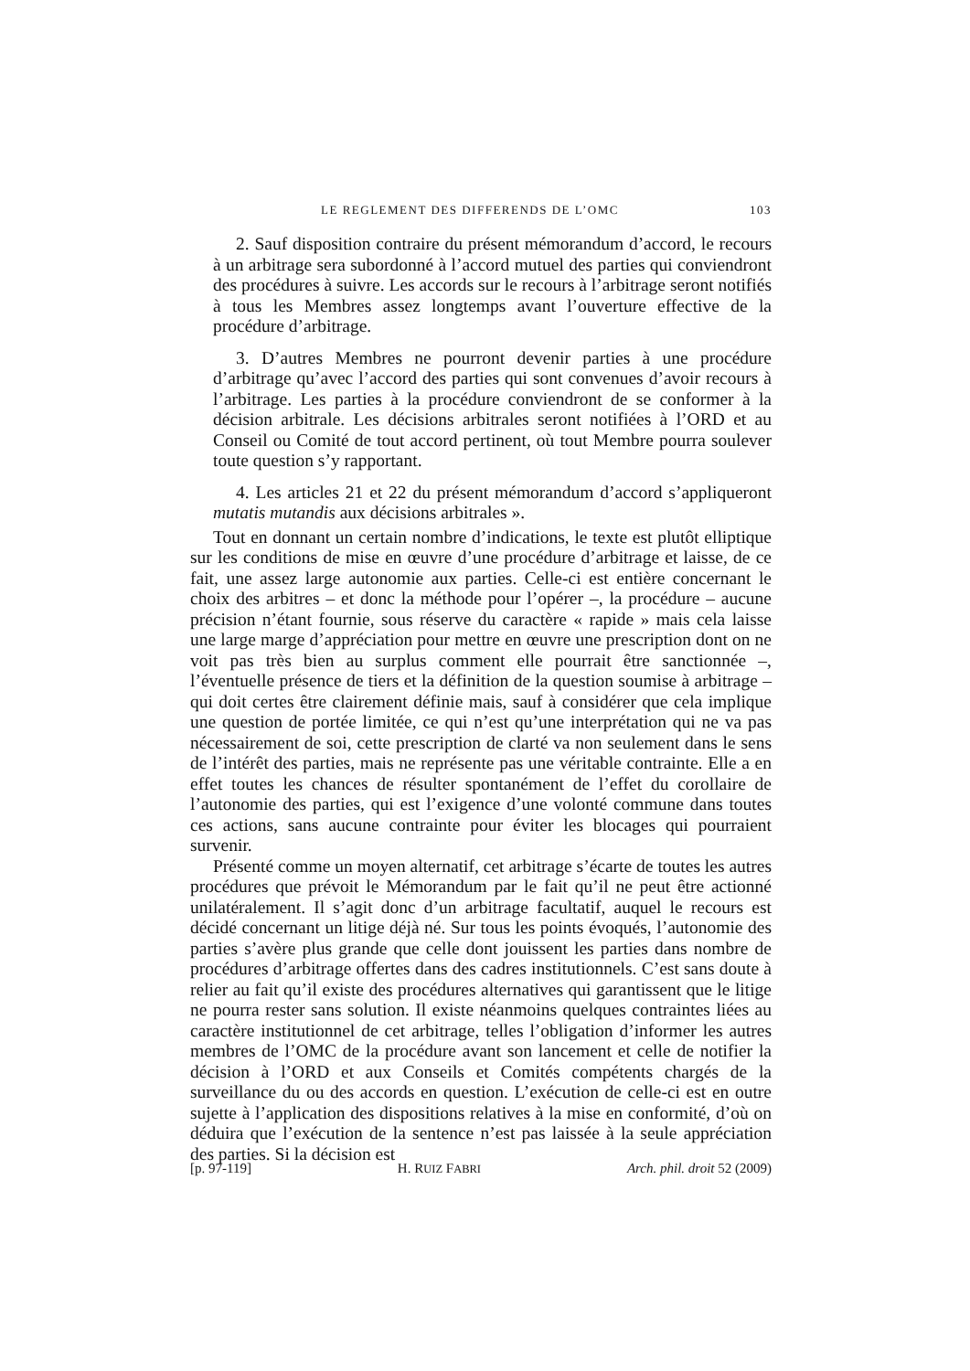LE REGLEMENT DES DIFFERENDS DE L’OMC 103
2. Sauf disposition contraire du présent mémorandum d’accord, le recours à un arbitrage sera subordonné à l’accord mutuel des parties qui conviendront des procédures à suivre. Les accords sur le recours à l’arbitrage seront notifiés à tous les Membres assez longtemps avant l’ouverture effective de la procédure d’arbitrage.
3. D’autres Membres ne pourront devenir parties à une procédure d’arbitrage qu’avec l’accord des parties qui sont convenues d’avoir recours à l’arbitrage. Les parties à la procédure conviendront de se conformer à la décision arbitrale. Les décisions arbitrales seront notifiées à l’ORD et au Conseil ou Comité de tout accord pertinent, où tout Membre pourra soulever toute question s’y rapportant.
4. Les articles 21 et 22 du présent mémorandum d’accord s’appliqueront mutatis mutandis aux décisions arbitrales ».
Tout en donnant un certain nombre d’indications, le texte est plutôt elliptique sur les conditions de mise en œuvre d’une procédure d’arbitrage et laisse, de ce fait, une assez large autonomie aux parties. Celle-ci est entière concernant le choix des arbitres – et donc la méthode pour l’opérer –, la procédure – aucune précision n’étant fournie, sous réserve du caractère « rapide » mais cela laisse une large marge d’appréciation pour mettre en œuvre une prescription dont on ne voit pas très bien au surplus comment elle pourrait être sanctionnée –, l’éventuelle présence de tiers et la définition de la question soumise à arbitrage – qui doit certes être clairement définie mais, sauf à considérer que cela implique une question de portée limitée, ce qui n’est qu’une interprétation qui ne va pas nécessairement de soi, cette prescription de clarté va non seulement dans le sens de l’intérêt des parties, mais ne représente pas une véritable contrainte. Elle a en effet toutes les chances de résulter spontanément de l’effet du corollaire de l’autonomie des parties, qui est l’exigence d’une volonté commune dans toutes ces actions, sans aucune contrainte pour éviter les blocages qui pourraient survenir.
Présenté comme un moyen alternatif, cet arbitrage s’écarte de toutes les autres procédures que prévoit le Mémorandum par le fait qu’il ne peut être actionné unilatéralement. Il s’agit donc d’un arbitrage facultatif, auquel le recours est décidé concernant un litige déjà né. Sur tous les points évoqués, l’autonomie des parties s’avère plus grande que celle dont jouissent les parties dans nombre de procédures d’arbitrage offertes dans des cadres institutionnels. C’est sans doute à relier au fait qu’il existe des procédures alternatives qui garantissent que le litige ne pourra rester sans solution. Il existe néanmoins quelques contraintes liées au caractère institutionnel de cet arbitrage, telles l’obligation d’informer les autres membres de l’OMC de la procédure avant son lancement et celle de notifier la décision à l’ORD et aux Conseils et Comités compétents chargés de la surveillance du ou des accords en question. L’exécution de celle-ci est en outre sujette à l’application des dispositions relatives à la mise en conformité, d’où on déduira que l’exécution de la sentence n’est pas laissée à la seule appréciation des parties. Si la décision est
[p. 97-119] H. RUIZ FABRI Arch. phil. droit 52 (2009)